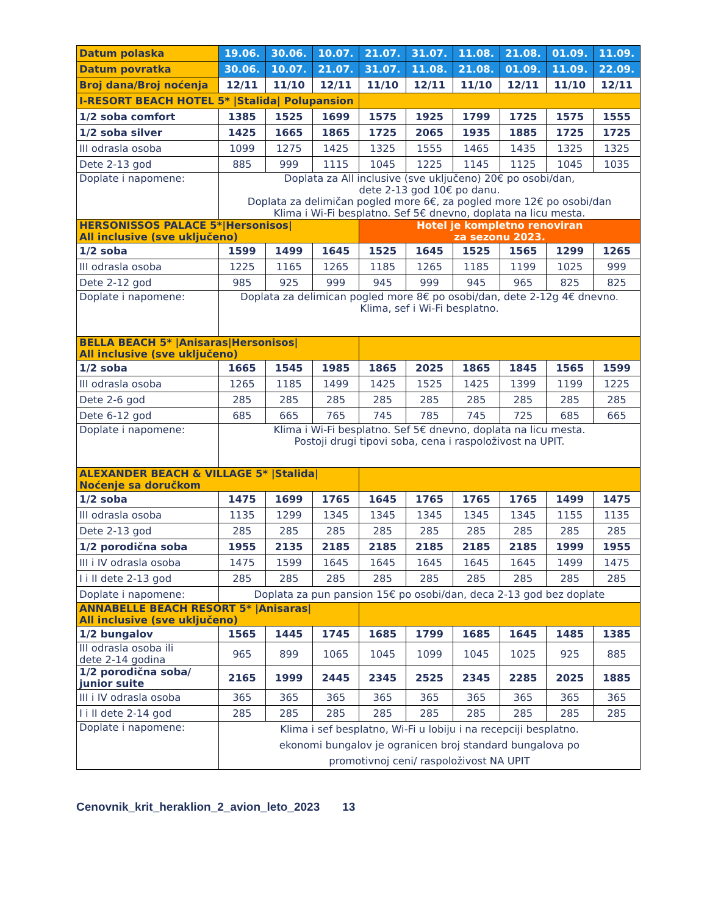| Datum polaska | 19.06. | 30.06. | 10.07. | 21.07. | 31.07. | 11.08. | 21.08. | 01.09. | 11.09. |
| --- | --- | --- | --- | --- | --- | --- | --- | --- | --- |
| Datum povratka | 30.06. | 10.07. | 21.07. | 31.07. | 11.08. | 21.08. | 01.09. | 11.09. | 22.09. |
| Broj dana/Broj noćenja | 12/11 | 11/10 | 12/11 | 11/10 | 12/11 | 11/10 | 12/11 | 11/10 | 12/11 |
| I-RESORT BEACH HOTEL 5* /Stalida/ Polupansion | | | | | | | | | |
| 1/2 soba comfort | 1385 | 1525 | 1699 | 1575 | 1925 | 1799 | 1725 | 1575 | 1555 |
| 1/2 soba silver | 1425 | 1665 | 1865 | 1725 | 2065 | 1935 | 1885 | 1725 | 1725 |
| III odrasla osoba | 1099 | 1275 | 1425 | 1325 | 1555 | 1465 | 1435 | 1325 | 1325 |
| Dete 2-13 god | 885 | 999 | 1115 | 1045 | 1225 | 1145 | 1125 | 1045 | 1035 |
| Doplate i napomene: | Doplata za All inclusive (sve uključeno) 20€ po osobi/dan, dete 2-13 god 10€ po danu. Doplata za delimičan pogled more 6€, za pogled more 12€ po osobi/dan Klima i Wi-Fi besplatno. Sef 5€ dnevno, doplata na licu mesta. | | | | | | | | |
| HERSONISSOS PALACE 5*/Hersonisos/ All inclusive (sve uključeno) | | | | Hotel je kompletno renoviran za sezonu 2023. | | | | | |
| 1/2 soba | 1599 | 1499 | 1645 | 1525 | 1645 | 1525 | 1565 | 1299 | 1265 |
| III odrasla osoba | 1225 | 1165 | 1265 | 1185 | 1265 | 1185 | 1199 | 1025 | 999 |
| Dete 2-12 god | 985 | 925 | 999 | 945 | 999 | 945 | 965 | 825 | 825 |
| Doplate i napomene: | Doplata za delimican pogled more 8€ po osobi/dan, dete 2-12g 4€ dnevno. Klima, sef i Wi-Fi besplatno. | | | | | | | | |
| BELLA BEACH 5* /Anisaras/Hersonisos/ All inclusive (sve uključeno) | | | | | | | | | |
| 1/2 soba | 1665 | 1545 | 1985 | 1865 | 2025 | 1865 | 1845 | 1565 | 1599 |
| III odrasla osoba | 1265 | 1185 | 1499 | 1425 | 1525 | 1425 | 1399 | 1199 | 1225 |
| Dete 2-6 god | 285 | 285 | 285 | 285 | 285 | 285 | 285 | 285 | 285 |
| Dete 6-12 god | 685 | 665 | 765 | 745 | 785 | 745 | 725 | 685 | 665 |
| Doplate i napomene: | Klima i Wi-Fi besplatno. Sef 5€ dnevno, doplata na licu mesta. Postoji drugi tipovi soba, cena i raspoloživost na UPIT. | | | | | | | | |
| ALEXANDER BEACH & VILLAGE 5* /Stalida/ Noćenje sa doručkom | | | | | | | | | |
| 1/2 soba | 1475 | 1699 | 1765 | 1645 | 1765 | 1765 | 1765 | 1499 | 1475 |
| III odrasla osoba | 1135 | 1299 | 1345 | 1345 | 1345 | 1345 | 1345 | 1155 | 1135 |
| Dete 2-13 god | 285 | 285 | 285 | 285 | 285 | 285 | 285 | 285 | 285 |
| 1/2 porodična soba | 1955 | 2135 | 2185 | 2185 | 2185 | 2185 | 2185 | 1999 | 1955 |
| III i IV odrasla osoba | 1475 | 1599 | 1645 | 1645 | 1645 | 1645 | 1645 | 1499 | 1475 |
| I i II dete 2-13 god | 285 | 285 | 285 | 285 | 285 | 285 | 285 | 285 | 285 |
| Doplate i napomene: | Doplata za pun pansion 15€ po osobi/dan, deca 2-13 god bez doplate | | | | | | | | |
| ANNABELLE BEACH RESORT 5* /Anisaras/ All inclusive (sve uključeno) | | | | | | | | | |
| 1/2 bungalov | 1565 | 1445 | 1745 | 1685 | 1799 | 1685 | 1645 | 1485 | 1385 |
| III odrasla osoba ili dete 2-14 godina | 965 | 899 | 1065 | 1045 | 1099 | 1045 | 1025 | 925 | 885 |
| 1/2 porodična soba/ junior suite | 2165 | 1999 | 2445 | 2345 | 2525 | 2345 | 2285 | 2025 | 1885 |
| III i IV odrasla osoba | 365 | 365 | 365 | 365 | 365 | 365 | 365 | 365 | 365 |
| I i II dete 2-14 god | 285 | 285 | 285 | 285 | 285 | 285 | 285 | 285 | 285 |
| Doplate i napomene: | Klima i sef besplatno, Wi-Fi u lobiju i na recepciji besplatno. ekonomi bungalov je ogranicen broj standard bungalova po promotivnoj ceni/ raspoloživost NA UPIT | | | | | | | | |
Cenovnik_krit_heraklion_2_avion_leto_2023 13